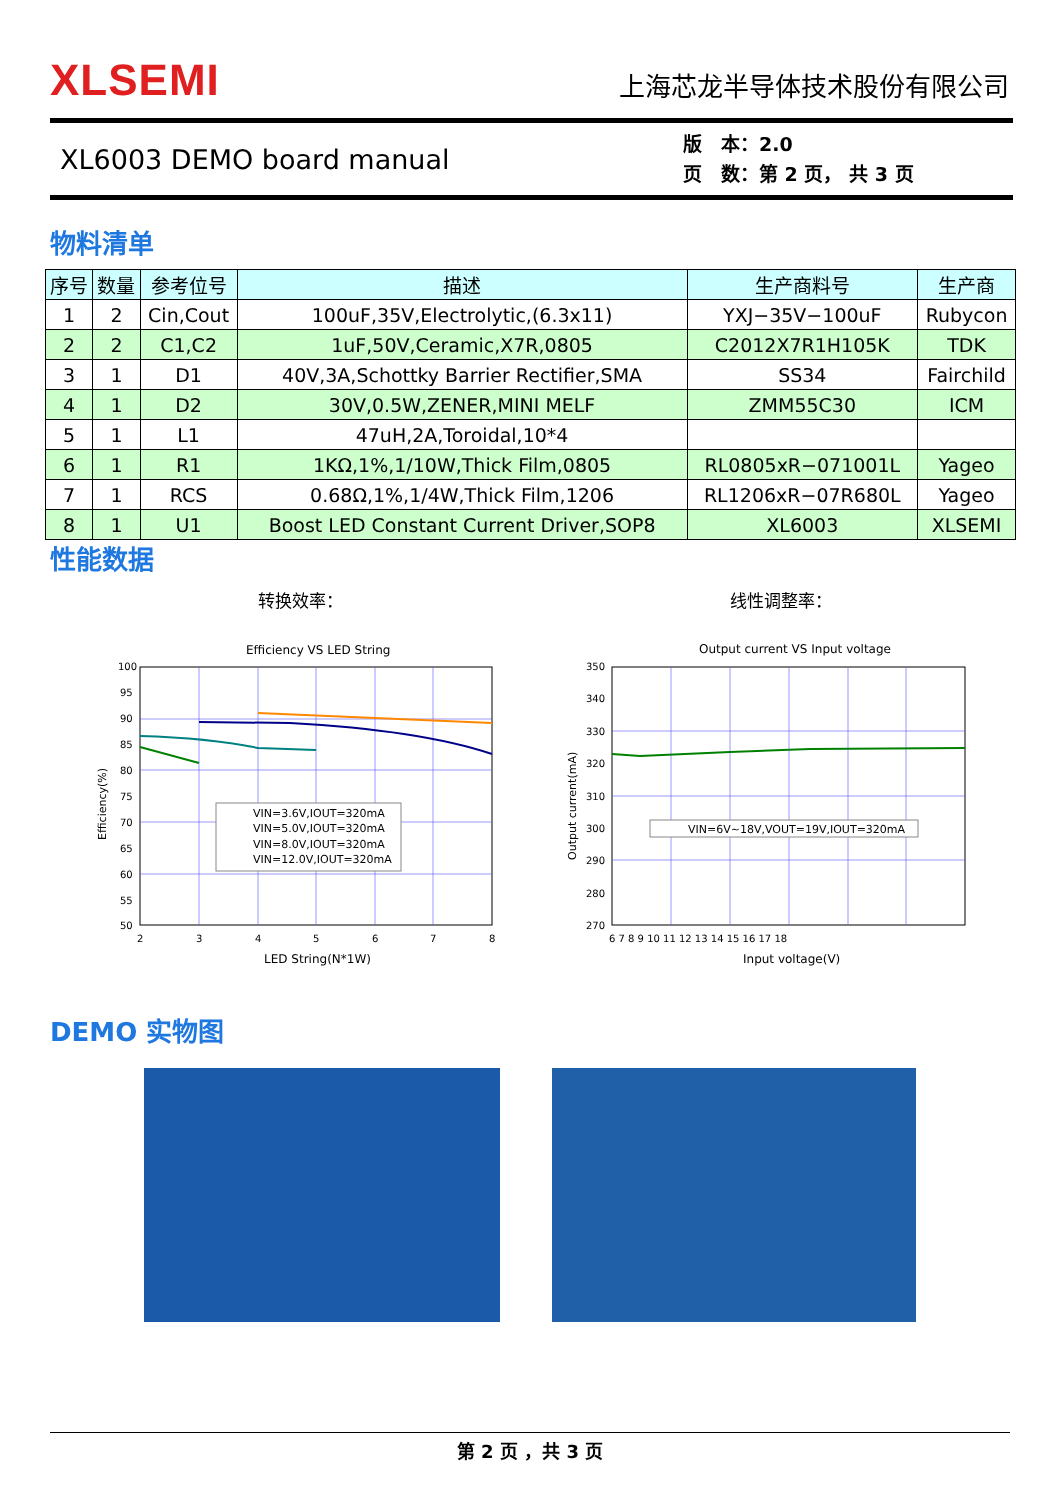XLSEMI 上海芯龙半导体技术股份有限公司
XL6003 DEMO board manual
版　本：2.0
页　数：第 2 页， 共 3 页
物料清单
| 序号 | 数量 | 参考位号 | 描述 | 生产商料号 | 生产商 |
| --- | --- | --- | --- | --- | --- |
| 1 | 2 | Cin,Cout | 100uF,35V,Electrolytic,(6.3x11) | YXJ−35V−100uF | Rubycon |
| 2 | 2 | C1,C2 | 1uF,50V,Ceramic,X7R,0805 | C2012X7R1H105K | TDK |
| 3 | 1 | D1 | 40V,3A,Schottky Barrier Rectifier,SMA | SS34 | Fairchild |
| 4 | 1 | D2 | 30V,0.5W,ZENER,MINI MELF | ZMM55C30 | ICM |
| 5 | 1 | L1 | 47uH,2A,Toroidal,10*4 | | |
| 6 | 1 | R1 | 1KΩ,1%,1/10W,Thick Film,0805 | RL0805xR−071001L | Yageo |
| 7 | 1 | RCS | 0.68Ω,1%,1/4W,Thick Film,1206 | RL1206xR−07R680L | Yageo |
| 8 | 1 | U1 | Boost LED Constant Current Driver,SOP8 | XL6003 | XLSEMI |
性能数据
转换效率： 线性调整率：
Efficiency VS LED String
100
95
90
85
80
75
70
65
60
55
50
2
3
4
5
6
7
8
LED String(N*1W)
Efficiency(%)
VIN=3.6V,IOUT=320mA
VIN=5.0V,IOUT=320mA
VIN=8.0V,IOUT=320mA
VIN=12.0V,IOUT=320mA
Output current VS Input voltage
350
340
330
320
310
300
290
280
270
6 7 8 9 10 11 12 13 14 15 16 17 18
Input voltage(V)
Output current(mA)
VIN=6V~18V,VOUT=19V,IOUT=320mA
DEMO 实物图
第 2 页 ，共 3 页